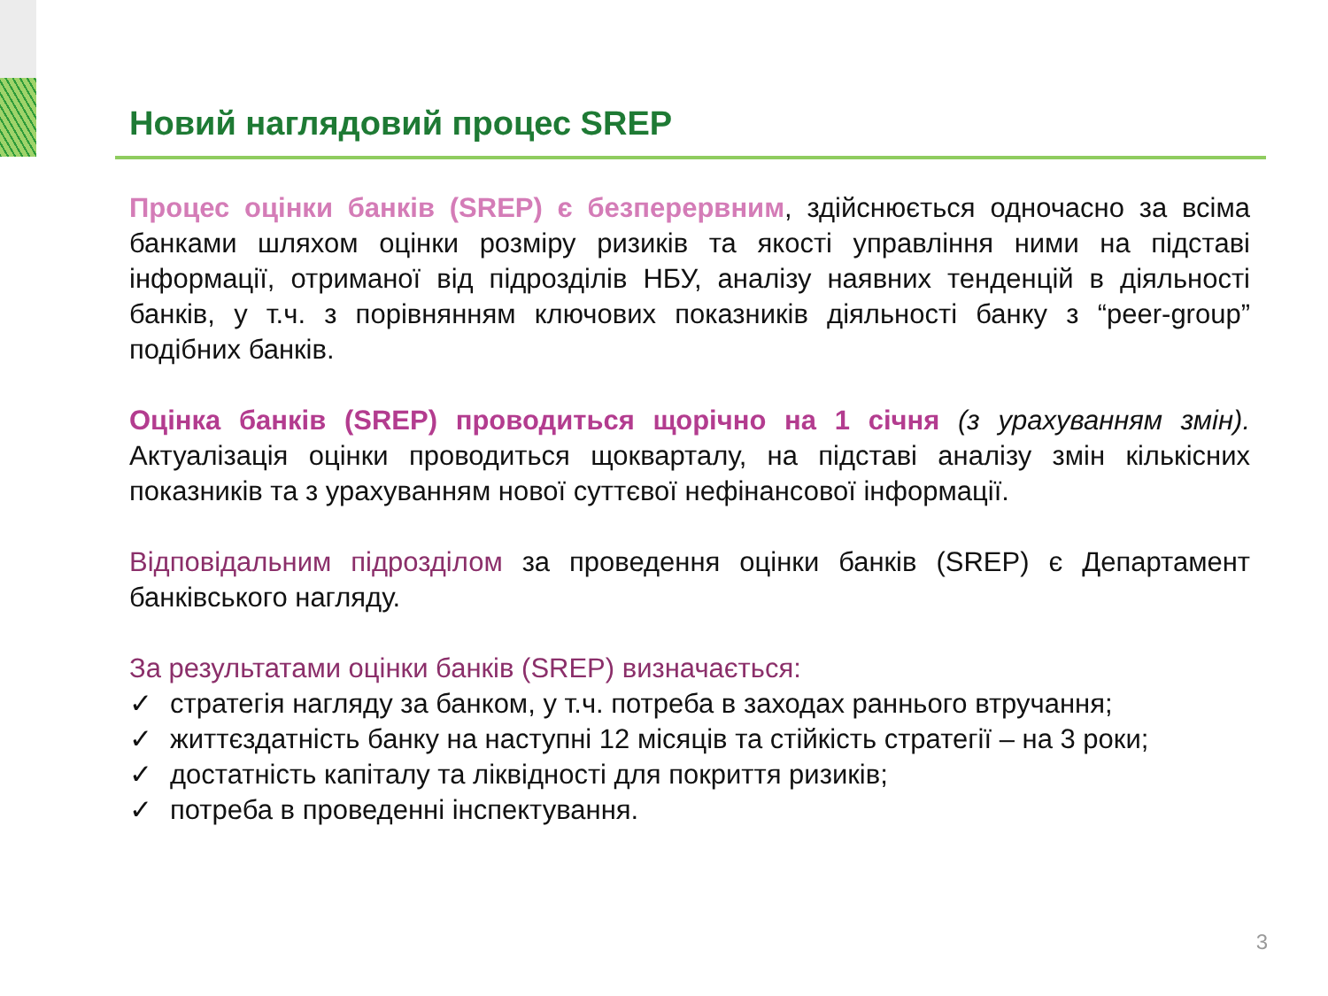Новий наглядовий процес SREP
Процес оцінки банків (SREP) є безперервним, здійснюється одночасно за всіма банками шляхом оцінки розміру ризиків та якості управління ними на підставі інформації, отриманої від підрозділів НБУ, аналізу наявних тенденцій в діяльності банків, у т.ч. з порівнянням ключових показників діяльності банку з “peer-group” подібних банків.
Оцінка банків (SREP) проводиться щорічно на 1 січня (з урахуванням змін). Актуалізація оцінки проводиться щокварталу, на підставі аналізу змін кількісних показників та з урахуванням нової суттєвої нефінансової інформації.
Відповідальним підрозділом за проведення оцінки банків (SREP) є Департамент банківського нагляду.
За результатами оцінки банків (SREP) визначається:
✓ стратегія нагляду за банком, у т.ч. потреба в заходах раннього втручання;
✓ життєздатність банку на наступні 12 місяців та стійкість стратегії – на 3 роки;
✓ достатність капіталу та ліквідності для покриття ризиків;
✓ потреба в проведенні інспектування.
3